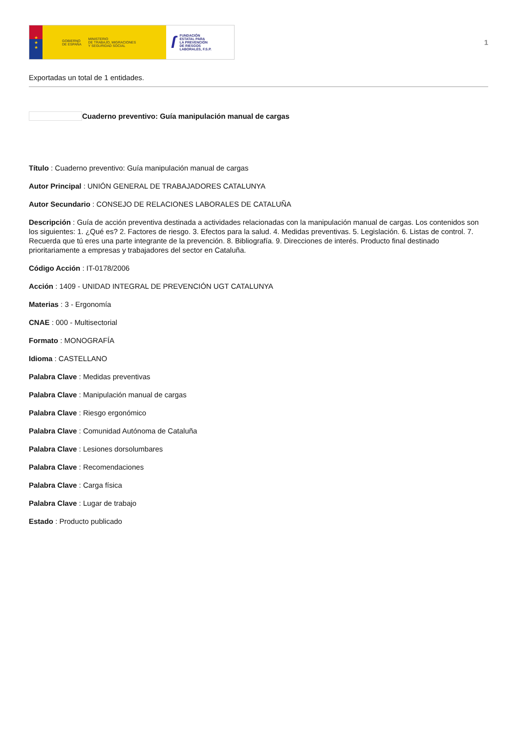★
★
★
GOBIERNO
DE ESPAÑA MINISTERIO
DE TRABAJO, MIGRACIONES
Y SEGURIDAD SOCIAL
ſ FUNDACIÓN
ESTATAL PARA
LA PREVENCIÓN
DE RIESGOS
LABORALES, F.S.P.
1
Exportadas un total de 1 entidades.
Cuaderno preventivo: Guía manipulación manual de cargas
Título : Cuaderno preventivo: Guía manipulación manual de cargas
Autor Principal : UNIÓN GENERAL DE TRABAJADORES CATALUNYA
Autor Secundario : CONSEJO DE RELACIONES LABORALES DE CATALUÑA
Descripción : Guía de acción preventiva destinada a actividades relacionadas con la manipulación manual de cargas. Los contenidos son los siguientes: 1. ¿Qué es? 2. Factores de riesgo. 3. Efectos para la salud. 4. Medidas preventivas. 5. Legislación. 6. Listas de control. 7. Recuerda que tú eres una parte integrante de la prevención. 8. Bibliografía. 9. Direcciones de interés. Producto final destinado prioritariamente a empresas y trabajadores del sector en Cataluña.
Código Acción : IT-0178/2006
Acción : 1409 - UNIDAD INTEGRAL DE PREVENCIÓN UGT CATALUNYA
Materias : 3 - Ergonomía
CNAE : 000 - Multisectorial
Formato : MONOGRAFÍA
Idioma : CASTELLANO
Palabra Clave : Medidas preventivas
Palabra Clave : Manipulación manual de cargas
Palabra Clave : Riesgo ergonómico
Palabra Clave : Comunidad Autónoma de Cataluña
Palabra Clave : Lesiones dorsolumbares
Palabra Clave : Recomendaciones
Palabra Clave : Carga física
Palabra Clave : Lugar de trabajo
Estado : Producto publicado